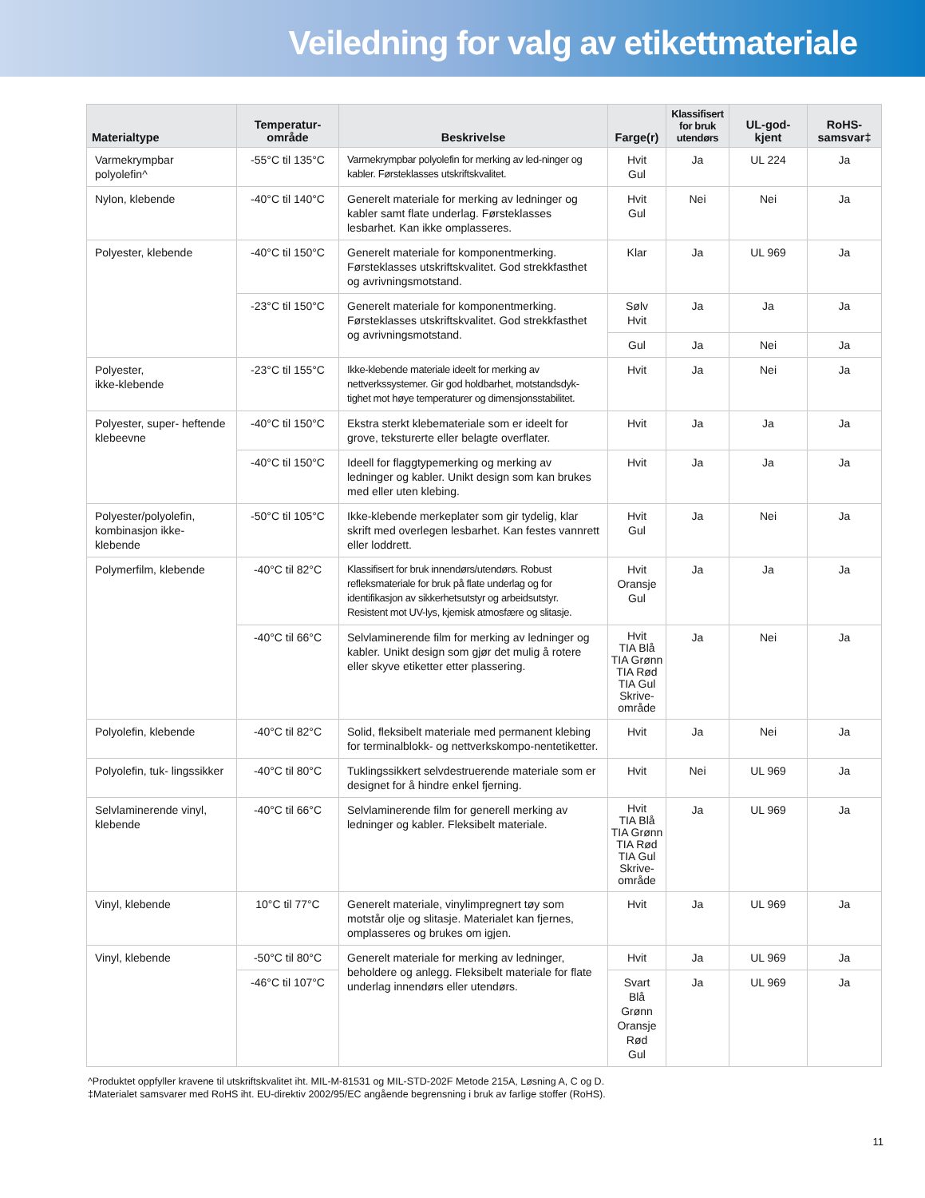Veiledning for valg av etikettmateriale
| Materialtype | Temperatur- område | Beskrivelse | Farge(r) | Klassifisert for bruk utendørs | UL-god- kjent | RoHS- samsvar‡ |
| --- | --- | --- | --- | --- | --- | --- |
| Varmekrympbar polyolefin^ | -55°C til 135°C | Varmekrympbar polyolefin for merking av led-ninger og kabler. Førsteklasses utskriftskvalitet. | Hvit Gul | Ja | UL 224 | Ja |
| Nylon, klebende | -40°C til 140°C | Generelt materiale for merking av ledninger og kabler samt flate underlag. Førsteklasses lesbarhet. Kan ikke omplasseres. | Hvit Gul | Nei | Nei | Ja |
| Polyester, klebende | -40°C til 150°C | Generelt materiale for komponentmerking. Førsteklasses utskriftskvalitet. God strekkfasthet og avrivningsmotstand. | Klar | Ja | UL 969 | Ja |
| | -23°C til 150°C | Generelt materiale for komponentmerking. Førsteklasses utskriftskvalitet. God strekkfasthet og avrivningsmotstand. | Sølv Hvit | Ja | Ja | Ja |
| | | | Gul | Ja | Nei | Ja |
| Polyester, ikke-klebende | -23°C til 155°C | Ikke-klebende materiale ideelt for merking av nettverkssystemer. Gir god holdbarhet, motstandsdyk-tighet mot høye temperaturer og dimensjonsstabilitet. | Hvit | Ja | Nei | Ja |
| Polyester, super- heftende klebeevne | -40°C til 150°C | Ekstra sterkt klebemateriale som er ideelt for grove, teksturerte eller belagte overflater. | Hvit | Ja | Ja | Ja |
| | -40°C til 150°C | Ideell for flaggtypemerking og merking av ledninger og kabler. Unikt design som kan brukes med eller uten klebing. | Hvit | Ja | Ja | Ja |
| Polyester/polyolefin, kombinasjon ikke-klebende | -50°C til 105°C | Ikke-klebende merkeplater som gir tydelig, klar skrift med overlegen lesbarhet. Kan festes vannrett eller loddrett. | Hvit Gul | Ja | Nei | Ja |
| Polymerfilm, klebende | -40°C til 82°C | Klassifisert for bruk innendørs/utendørs. Robust refleksmateriale for bruk på flate underlag og for identifikasjon av sikkerhetsutstyr og arbeidsutstyr. Resistent mot UV-lys, kjemisk atmosfære og slitasje. | Hvit Oransje Gul | Ja | Ja | Ja |
| | -40°C til 66°C | Selvlaminerende film for merking av ledninger og kabler. Unikt design som gjør det mulig å rotere eller skyve etiketter etter plassering. | Hvit TIA Blå TIA Grønn TIA Rød TIA Gul Skrive- område | Ja | Nei | Ja |
| Polyolefin, klebende | -40°C til 82°C | Solid, fleksibelt materiale med permanent klebing for terminalblokk- og nettverkskompo-nentetiketter. | Hvit | Ja | Nei | Ja |
| Polyolefin, tuk- lingssikker | -40°C til 80°C | Tuklingssikkert selvdestruerende materiale som er designet for å hindre enkel fjerning. | Hvit | Nei | UL 969 | Ja |
| Selvlaminerende vinyl, klebende | -40°C til 66°C | Selvlaminerende film for generell merking av ledninger og kabler. Fleksibelt materiale. | Hvit TIA Blå TIA Grønn TIA Rød TIA Gul Skrive- område | Ja | UL 969 | Ja |
| Vinyl, klebende | 10°C til 77°C | Generelt materiale, vinylimpregnert tøy som motstår olje og slitasje. Materialet kan fjernes, omplasseres og brukes om igjen. | Hvit | Ja | UL 969 | Ja |
| Vinyl, klebende | -50°C til 80°C | Generelt materiale for merking av ledninger, beholdere og anlegg. Fleksibelt materiale for flate underlag innendørs eller utendørs. | Hvit | Ja | UL 969 | Ja |
| | -46°C til 107°C | | Svart Blå Grønn Oransje Rød Gul | Ja | UL 969 | Ja |
^Produktet oppfyller kravene til utskriftskvalitet iht. MIL-M-81531 og MIL-STD-202F Metode 215A, Løsning A, C og D.
‡Materialet samsvarer med RoHS iht. EU-direktiv 2002/95/EC angående begrensning i bruk av farlige stoffer (RoHS).
11